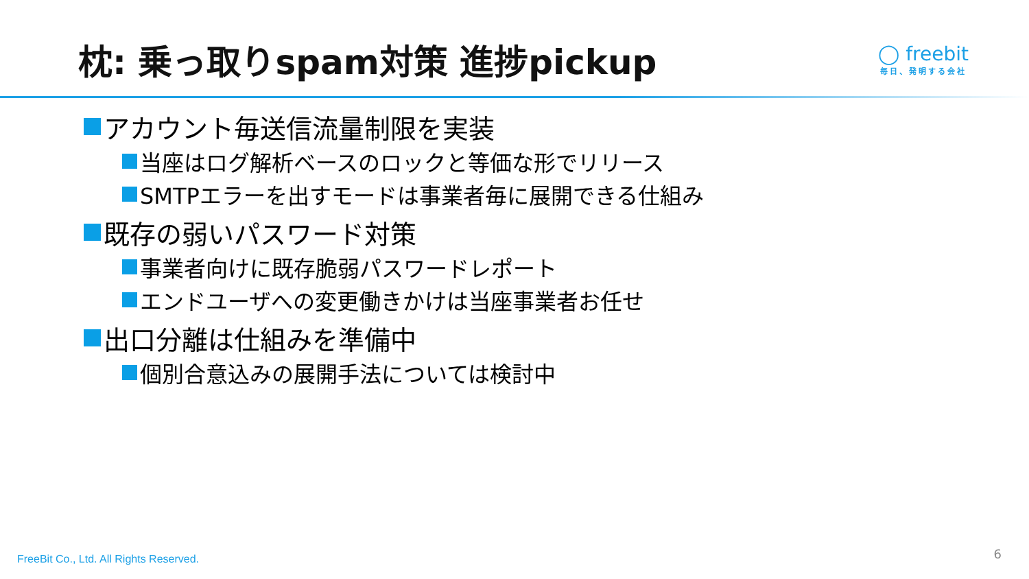枕: 乗っ取りspam対策 進捗pickup
◯ freebit
毎日、発明する会社
アカウント毎送信流量制限を実装
当座はログ解析ベースのロックと等価な形でリリース
SMTPエラーを出すモードは事業者毎に展開できる仕組み
既存の弱いパスワード対策
事業者向けに既存脆弱パスワードレポート
エンドユーザへの変更働きかけは当座事業者お任せ
出口分離は仕組みを準備中
個別合意込みの展開手法については検討中
FreeBit Co., Ltd. All Rights Reserved.
6